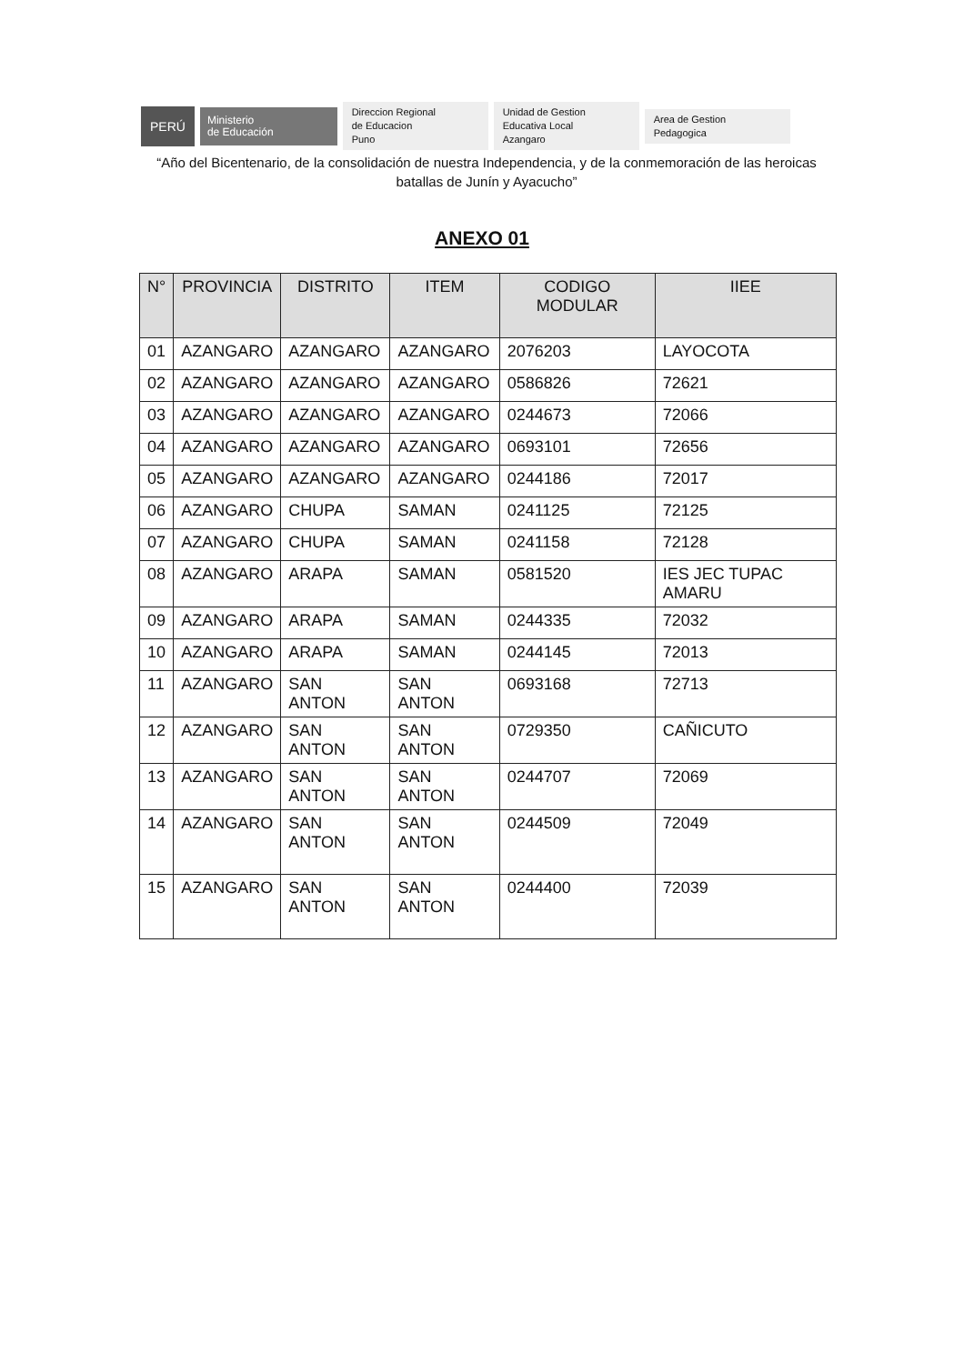PERÚ
Ministerio
de Educación
Direccion Regional
de Educacion
Puno
Unidad de Gestion
Educativa Local
Azangaro
Area de Gestion
Pedagogica
“Año del Bicentenario, de la consolidación de nuestra Independencia, y de la conmemoración de las heroicas batallas de Junín y Ayacucho”
ANEXO 01
| N° | PROVINCIA | DISTRITO | ITEM | CODIGO MODULAR | IIEE |
| --- | --- | --- | --- | --- | --- |
| 01 | AZANGARO | AZANGARO | AZANGARO | 2076203 | LAYOCOTA |
| 02 | AZANGARO | AZANGARO | AZANGARO | 0586826 | 72621 |
| 03 | AZANGARO | AZANGARO | AZANGARO | 0244673 | 72066 |
| 04 | AZANGARO | AZANGARO | AZANGARO | 0693101 | 72656 |
| 05 | AZANGARO | AZANGARO | AZANGARO | 0244186 | 72017 |
| 06 | AZANGARO | CHUPA | SAMAN | 0241125 | 72125 |
| 07 | AZANGARO | CHUPA | SAMAN | 0241158 | 72128 |
| 08 | AZANGARO | ARAPA | SAMAN | 0581520 | IES JEC TUPAC AMARU |
| 09 | AZANGARO | ARAPA | SAMAN | 0244335 | 72032 |
| 10 | AZANGARO | ARAPA | SAMAN | 0244145 | 72013 |
| 11 | AZANGARO | SAN ANTON | SAN ANTON | 0693168 | 72713 |
| 12 | AZANGARO | SAN ANTON | SAN ANTON | 0729350 | CAÑICUTO |
| 13 | AZANGARO | SAN ANTON | SAN ANTON | 0244707 | 72069 |
| 14 | AZANGARO | SAN ANTON | SAN ANTON | 0244509 | 72049 |
| 15 | AZANGARO | SAN ANTON | SAN ANTON | 0244400 | 72039 |